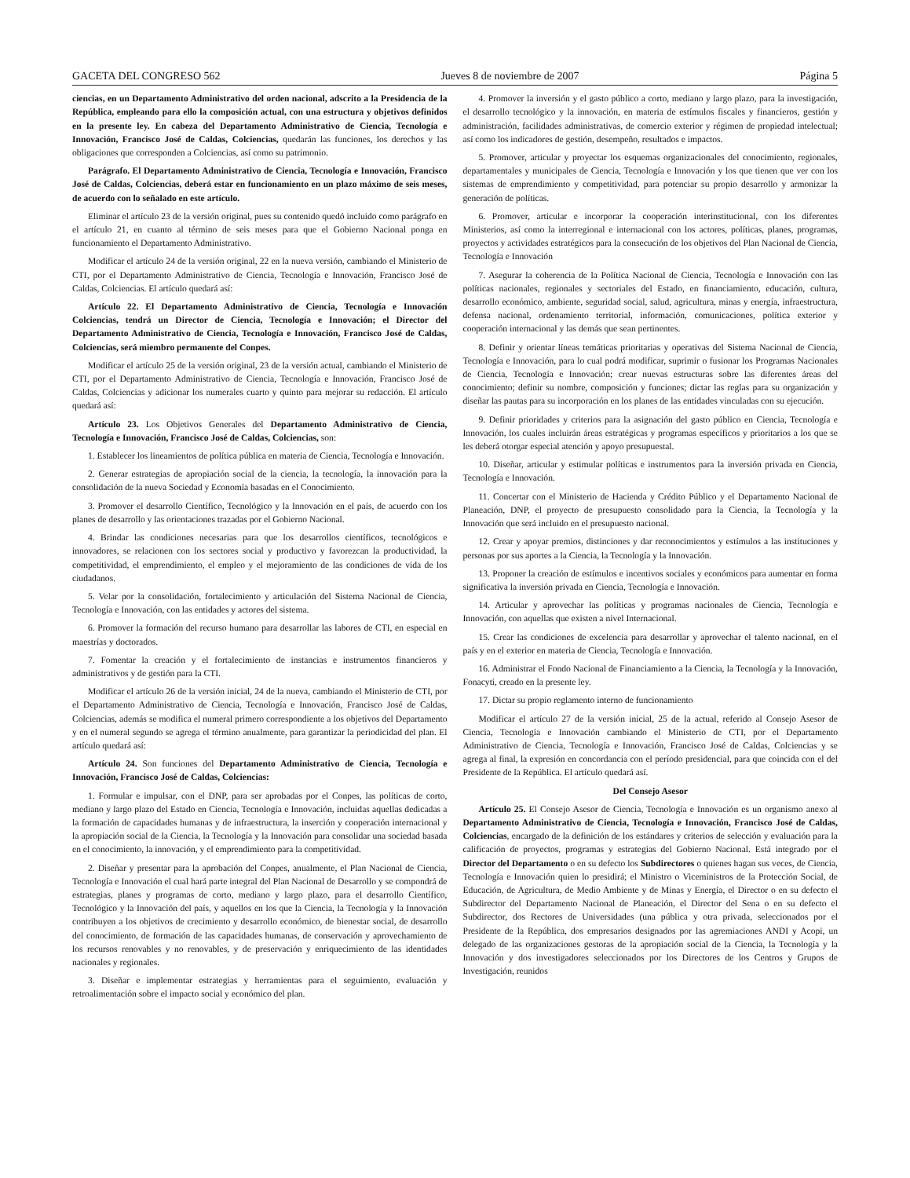GACETA DEL CONGRESO 562 Jueves 8 de noviembre de 2007 Página 5
ciencias, en un Departamento Administrativo del orden nacional, adscrito a la Presidencia de la República, empleando para ello la composición actual, con una estructura y objetivos definidos en la presente ley. En cabeza del Departamento Administrativo de Ciencia, Tecnología e Innovación, Francisco José de Caldas, Colciencias, quedarán las funciones, los derechos y las obligaciones que corresponden a Colciencias, así como su patrimonio.
Parágrafo. El Departamento Administrativo de Ciencia, Tecnología e Innovación, Francisco José de Caldas, Colciencias, deberá estar en funcionamiento en un plazo máximo de seis meses, de acuerdo con lo señalado en este artículo.
Eliminar el artículo 23 de la versión original, pues su contenido quedó incluido como parágrafo en el artículo 21, en cuanto al término de seis meses para que el Gobierno Nacional ponga en funcionamiento el Departamento Administrativo.
Modificar el artículo 24 de la versión original, 22 en la nueva versión, cambiando el Ministerio de CTI, por el Departamento Administrativo de Ciencia, Tecnología e Innovación, Francisco José de Caldas, Colciencias. El artículo quedará así:
Artículo 22. El Departamento Administrativo de Ciencia, Tecnología e Innovación Colciencias, tendrá un Director de Ciencia, Tecnología e Innovación; el Director del Departamento Administrativo de Ciencia, Tecnología e Innovación, Francisco José de Caldas, Colciencias, será miembro permanente del Conpes.
Modificar el artículo 25 de la versión original, 23 de la versión actual, cambiando el Ministerio de CTI, por el Departamento Administrativo de Ciencia, Tecnología e Innovación, Francisco José de Caldas, Colciencias y adicionar los numerales cuarto y quinto para mejorar su redacción. El artículo quedará así:
Artículo 23. Los Objetivos Generales del Departamento Administrativo de Ciencia, Tecnología e Innovación, Francisco José de Caldas, Colciencias, son:
1. Establecer los lineamientos de política pública en materia de Ciencia, Tecnología e Innovación.
2. Generar estrategias de apropiación social de la ciencia, la tecnología, la innovación para la consolidación de la nueva Sociedad y Economía basadas en el Conocimiento.
3. Promover el desarrollo Científico, Tecnológico y la Innovación en el país, de acuerdo con los planes de desarrollo y las orientaciones trazadas por el Gobierno Nacional.
4. Brindar las condiciones necesarias para que los desarrollos científicos, tecnológicos e innovadores, se relacionen con los sectores social y productivo y favorezcan la productividad, la competitividad, el emprendimiento, el empleo y el mejoramiento de las condiciones de vida de los ciudadanos.
5. Velar por la consolidación, fortalecimiento y articulación del Sistema Nacional de Ciencia, Tecnología e Innovación, con las entidades y actores del sistema.
6. Promover la formación del recurso humano para desarrollar las labores de CTI, en especial en maestrías y doctorados.
7. Fomentar la creación y el fortalecimiento de instancias e instrumentos financieros y administrativos y de gestión para la CTI.
Modificar el artículo 26 de la versión inicial, 24 de la nueva, cambiando el Ministerio de CTI, por el Departamento Administrativo de Ciencia, Tecnología e Innovación, Francisco José de Caldas, Colciencias, además se modifica el numeral primero correspondiente a los objetivos del Departamento y en el numeral segundo se agrega el término anualmente, para garantizar la periodicidad del plan. El artículo quedará así:
Artículo 24. Son funciones del Departamento Administrativo de Ciencia, Tecnología e Innovación, Francisco José de Caldas, Colciencias:
1. Formular e impulsar, con el DNP, para ser aprobadas por el Conpes, las políticas de corto, mediano y largo plazo del Estado en Ciencia, Tecnología e Innovación, incluidas aquellas dedicadas a la formación de capacidades humanas y de infraestructura, la inserción y cooperación internacional y la apropiación social de la Ciencia, la Tecnología y la Innovación para consolidar una sociedad basada en el conocimiento, la innovación, y el emprendimiento para la competitividad.
2. Diseñar y presentar para la aprobación del Conpes, anualmente, el Plan Nacional de Ciencia, Tecnología e Innovación el cual hará parte integral del Plan Nacional de Desarrollo y se compondrá de estrategias, planes y programas de corto, mediano y largo plazo, para el desarrollo Científico, Tecnológico y la Innovación del país, y aquellos en los que la Ciencia, la Tecnología y la Innovación contribuyen a los objetivos de crecimiento y desarrollo económico, de bienestar social, de desarrollo del conocimiento, de formación de las capacidades humanas, de conservación y aprovechamiento de los recursos renovables y no renovables, y de preservación y enriquecimiento de las identidades nacionales y regionales.
3. Diseñar e implementar estrategias y herramientas para el seguimiento, evaluación y retroalimentación sobre el impacto social y económico del plan.
4. Promover la inversión y el gasto público a corto, mediano y largo plazo, para la investigación, el desarrollo tecnológico y la innovación, en materia de estímulos fiscales y financieros, gestión y administración, facilidades administrativas, de comercio exterior y régimen de propiedad intelectual; así como los indicadores de gestión, desempeño, resultados e impactos.
5. Promover, articular y proyectar los esquemas organizacionales del conocimiento, regionales, departamentales y municipales de Ciencia, Tecnología e Innovación y los que tienen que ver con los sistemas de emprendimiento y competitividad, para potenciar su propio desarrollo y armonizar la generación de políticas.
6. Promover, articular e incorporar la cooperación interinstitucional, con los diferentes Ministerios, así como la interregional e internacional con los actores, políticas, planes, programas, proyectos y actividades estratégicos para la consecución de los objetivos del Plan Nacional de Ciencia, Tecnología e Innovación
7. Asegurar la coherencia de la Política Nacional de Ciencia, Tecnología e Innovación con las políticas nacionales, regionales y sectoriales del Estado, en financiamiento, educación, cultura, desarrollo económico, ambiente, seguridad social, salud, agricultura, minas y energía, infraestructura, defensa nacional, ordenamiento territorial, información, comunicaciones, política exterior y cooperación internacional y las demás que sean pertinentes.
8. Definir y orientar líneas temáticas prioritarias y operativas del Sistema Nacional de Ciencia, Tecnología e Innovación, para lo cual podrá modificar, suprimir o fusionar los Programas Nacionales de Ciencia, Tecnología e Innovación; crear nuevas estructuras sobre las diferentes áreas del conocimiento; definir su nombre, composición y funciones; dictar las reglas para su organización y diseñar las pautas para su incorporación en los planes de las entidades vinculadas con su ejecución.
9. Definir prioridades y criterios para la asignación del gasto público en Ciencia, Tecnología e Innovación, los cuales incluirán áreas estratégicas y programas específicos y prioritarios a los que se les deberá otorgar especial atención y apoyo presupuestal.
10. Diseñar, articular y estimular políticas e instrumentos para la inversión privada en Ciencia, Tecnología e Innovación.
11. Concertar con el Ministerio de Hacienda y Crédito Público y el Departamento Nacional de Planeación, DNP, el proyecto de presupuesto consolidado para la Ciencia, la Tecnología y la Innovación que será incluido en el presupuesto nacional.
12. Crear y apoyar premios, distinciones y dar reconocimientos y estímulos a las instituciones y personas por sus aportes a la Ciencia, la Tecnología y la Innovación.
13. Proponer la creación de estímulos e incentivos sociales y económicos para aumentar en forma significativa la inversión privada en Ciencia, Tecnología e Innovación.
14. Articular y aprovechar las políticas y programas nacionales de Ciencia, Tecnología e Innovación, con aquellas que existen a nivel Internacional.
15. Crear las condiciones de excelencia para desarrollar y aprovechar el talento nacional, en el país y en el exterior en materia de Ciencia, Tecnología e Innovación.
16. Administrar el Fondo Nacional de Financiamiento a la Ciencia, la Tecnología y la Innovación, Fonacyti, creado en la presente ley.
17. Dictar su propio reglamento interno de funcionamiento
Modificar el artículo 27 de la versión inicial, 25 de la actual, referido al Consejo Asesor de Ciencia, Tecnología e Innovación cambiando el Ministerio de CTI, por el Departamento Administrativo de Ciencia, Tecnología e Innovación, Francisco José de Caldas, Colciencias y se agrega al final, la expresión en concordancia con el período presidencial, para que coincida con el del Presidente de la República. El artículo quedará así.
Del Consejo Asesor
Artículo 25. El Consejo Asesor de Ciencia, Tecnología e Innovación es un organismo anexo al Departamento Administrativo de Ciencia, Tecnología e Innovación, Francisco José de Caldas, Colciencias, encargado de la definición de los estándares y criterios de selección y evaluación para la calificación de proyectos, programas y estrategias del Gobierno Nacional. Está integrado por el Director del Departamento o en su defecto los Subdirectores o quienes hagan sus veces, de Ciencia, Tecnología e Innovación quien lo presidirá; el Ministro o Viceministros de la Protección Social, de Educación, de Agricultura, de Medio Ambiente y de Minas y Energía, el Director o en su defecto el Subdirector del Departamento Nacional de Planeación, el Director del Sena o en su defecto el Subdirector, dos Rectores de Universidades (una pública y otra privada, seleccionados por el Presidente de la República, dos empresarios designados por las agremiaciones ANDI y Acopi, un delegado de las organizaciones gestoras de la apropiación social de la Ciencia, la Tecnología y la Innovación y dos investigadores seleccionados por los Directores de los Centros y Grupos de Investigación, reunidos